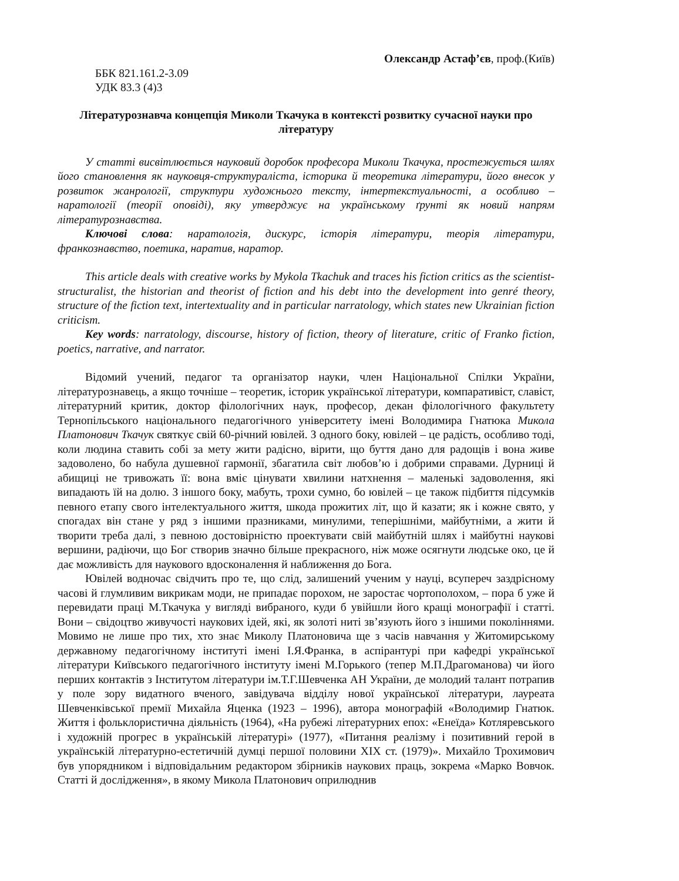Олександр Астаф’єв, проф.(Київ)
ББК 821.161.2-3.09
УДК 83.3 (4)3
Літературознавча концепція Миколи Ткачука в контексті розвитку сучасної науки про літературу
У статті висвітлюється науковий доробок професора Миколи Ткачука, простежується шлях його становлення як науковця-структураліста, історика й теоретика літератури, його внесок у розвиток жанрології, структури художнього тексту, інтертекстуальності, а особливо – наратології (теорії оповіді), яку утверджує на українському ґрунті як новий напрям літературознавства.
Ключові слова: наратологія, дискурс, історія літератури, теорія літератури, франкознавство, поетика, наратив, наратор.
This article deals with creative works by Mykola Tkachuk and traces his fiction critics as the scientist-structuralist, the historian and theorist of fiction and his debt into the development into genré theory, structure of the fiction text, intertextuality and in particular narratology, which states new Ukrainian fiction criticism.
Key words: narratology, discourse, history of fiction, theory of literature, critic of Franko fiction, poetics, narrative, and narrator.
Відомий учений, педагог та організатор науки, член Національної Спілки України, літературознавець, а якщо точніше – теоретик, історик української літератури, компаративіст, славіст, літературний критик, доктор філологічних наук, професор, декан філологічного факультету Тернопільського національного педагогічного університету імені Володимира Гнатюка Микола Платонович Ткачук святкує свій 60-річний ювілей. З одного боку, ювілей – це радість, особливо тоді, коли людина ставить собі за мету жити радісно, вірити, що буття дано для радощів і вона живе задоволено, бо набула душевної гармонії, збагатила світ любов’ю і добрими справами. Дурниці й абищиці не тривожать її: вона вміє цінувати хвилини натхнення – маленькі задоволення, які випадають їй на долю. З іншого боку, мабуть, трохи сумно, бо ювілей – це також підбиття підсумків певного етапу свого інтелектуального життя, шкода прожитих літ, що й казати; як і кожне свято, у спогадах він стане у ряд з іншими празниками, минулими, теперішніми, майбутніми, а жити й творити треба далі, з певною достовірністю проектувати свій майбутній шлях і майбутні наукові вершини, радіючи, що Бог створив значно більше прекрасного, ніж може осягнути людське око, це й дає можливість для наукового вдосконалення й наближення до Бога.
Ювілей водночас свідчить про те, що слід, залишений ученим у науці, всупереч заздрісному часові й глумливим викрикам моди, не припадає порохом, не заростає чортополохом, – пора б уже й перевидати праці М.Ткачука у вигляді вибраного, куди б увійшли його кращі монографії і статті. Вони – свідоцтво живучості наукових ідей, які, як золоті ниті зв’язують його з іншими поколіннями. Мовимо не лише про тих, хто знає Миколу Платоновича ще з часів навчання у Житомирському державному педагогічному інституті імені І.Я.Франка, в аспірантурі при кафедрі української літератури Київського педагогічного інституту імені М.Горького (тепер М.П.Драгоманова) чи його перших контактів з Інститутом літератури ім.Т.Г.Шевченка АН України, де молодий талант потрапив у поле зору видатного вченого, завідувача відділу нової української літератури, лауреата Шевченківської премії Михайла Яценка (1923 – 1996), автора монографій «Володимир Гнатюк. Життя і фольклористична діяльність (1964), «На рубежі літературних епох: «Енеїда» Котляревського і художній прогрес в українській літературі» (1977), «Питання реалізму і позитивний герой в українській літературно-естетичній думці першої половини ХІХ ст. (1979)». Михайло Трохимович був упорядником і відповідальним редактором збірників наукових праць, зокрема «Марко Вовчок. Статті й дослідження», в якому Микола Платонович оприлюднив